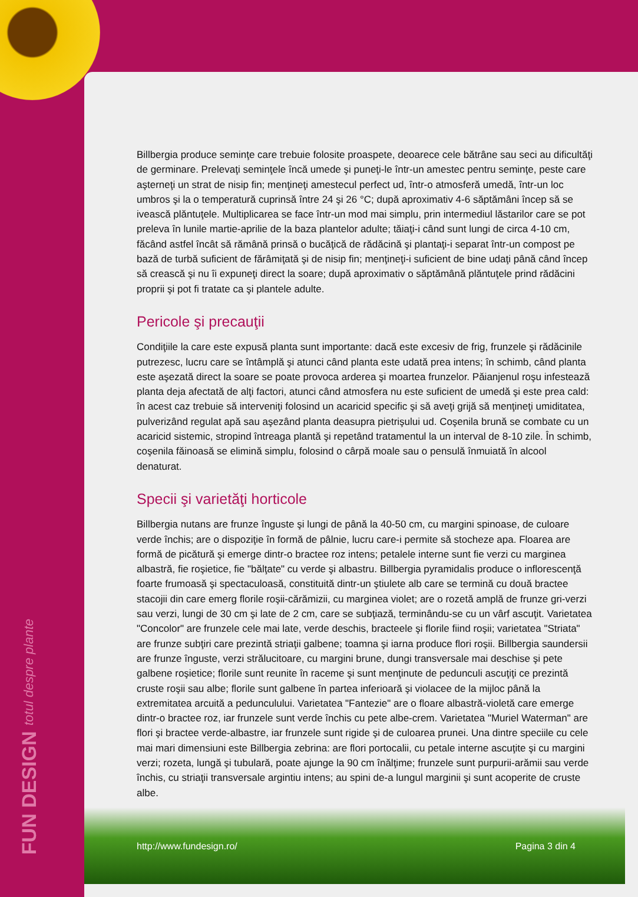FUN DESIGN totul despre plante
Billbergia produce seminţe care trebuie folosite proaspete, deoarece cele bătrâne sau seci au dificultăţi de germinare. Prelevaţi seminţele încă umede şi puneţi-le într-un amestec pentru seminţe, peste care aşterneţi un strat de nisip fin; menţineţi amestecul perfect ud, într-o atmosferă umedă, într-un loc umbros şi la o temperatură cuprinsă între 24 şi 26 °C; după aproximativ 4-6 săptămâni încep să se ivească plăntuţele. Multiplicarea se face într-un mod mai simplu, prin intermediul lăstarilor care se pot preleva în lunile martie-aprilie de la baza plantelor adulte; tăiaţi-i când sunt lungi de circa 4-10 cm, făcând astfel încât să rămână prinsă o bucăţică de rădăcină şi plantaţi-i separat într-un compost pe bază de turbă suficient de fărâmiţată şi de nisip fin; menţineţi-i suficient de bine udaţi până când încep să crească şi nu îi expuneţi direct la soare; după aproximativ o săptămână plăntuţele prind rădăcini proprii şi pot fi tratate ca şi plantele adulte.
Pericole şi precauţii
Condiţiile la care este expusă planta sunt importante: dacă este excesiv de frig, frunzele şi rădăcinile putrezesc, lucru care se întâmplă şi atunci când planta este udată prea intens; în schimb, când planta este aşezată direct la soare se poate provoca arderea şi moartea frunzelor. Păianjenul roşu infestează planta deja afectată de alţi factori, atunci când atmosfera nu este suficient de umedă şi este prea cald: în acest caz trebuie să interveniţi folosind un acaricid specific şi să aveţi grijă să menţineţi umiditatea, pulverizând regulat apă sau aşezând planta deasupra pietrişului ud. Coşenila brună se combate cu un acaricid sistemic, stropind întreaga plantă şi repetând tratamentul la un interval de 8-10 zile. În schimb, coşenila făinoasă se elimină simplu, folosind o cârpă moale sau o pensulă înmuiată în alcool denaturat.
Specii şi varietăţi horticole
Billbergia nutans are frunze înguste şi lungi de până la 40-50 cm, cu margini spinoase, de culoare verde închis; are o dispoziţie în formă de pâlnie, lucru care-i permite să stocheze apa. Floarea are formă de picătură şi emerge dintr-o bractee roz intens; petalele interne sunt fie verzi cu marginea albastră, fie roşietice, fie "bălţate" cu verde şi albastru. Billbergia pyramidalis produce o inflorescenţă foarte frumoasă şi spectaculoasă, constituită dintr-un ştiulete alb care se termină cu două bractee stacojii din care emerg florile roşii-cărămizii, cu marginea violet; are o rozetă amplă de frunze gri-verzi sau verzi, lungi de 30 cm şi late de 2 cm, care se subţiază, terminându-se cu un vârf ascuţit. Varietatea "Concolor" are frunzele cele mai late, verde deschis, bracteele şi florile fiind roşii; varietatea "Striata" are frunze subţiri care prezintă striaţii galbene; toamna şi iarna produce flori roşii. Billbergia saundersii are frunze înguste, verzi strălucitoare, cu margini brune, dungi transversale mai deschise şi pete galbene roşietice; florile sunt reunite în raceme şi sunt menţinute de pedunculi ascuţiţi ce prezintă cruste roşii sau albe; florile sunt galbene în partea inferioară şi violacee de la mijloc până la extremitatea arcuită a pedunculului. Varietatea "Fantezie" are o floare albastră-violetă care emerge dintr-o bractee roz, iar frunzele sunt verde închis cu pete albe-crem. Varietatea "Muriel Waterman" are flori şi bractee verde-albastre, iar frunzele sunt rigide şi de culoarea prunei. Una dintre speciile cu cele mai mari dimensiuni este Billbergia zebrina: are flori portocalii, cu petale interne ascuţite şi cu margini verzi; rozeta, lungă şi tubulară, poate ajunge la 90 cm înălţime; frunzele sunt purpurii-arămii sau verde închis, cu striaţii transversale argintiu intens; au spini de-a lungul marginii şi sunt acoperite de cruste albe.
http://www.fundesign.ro/ Pagina 3 din 4